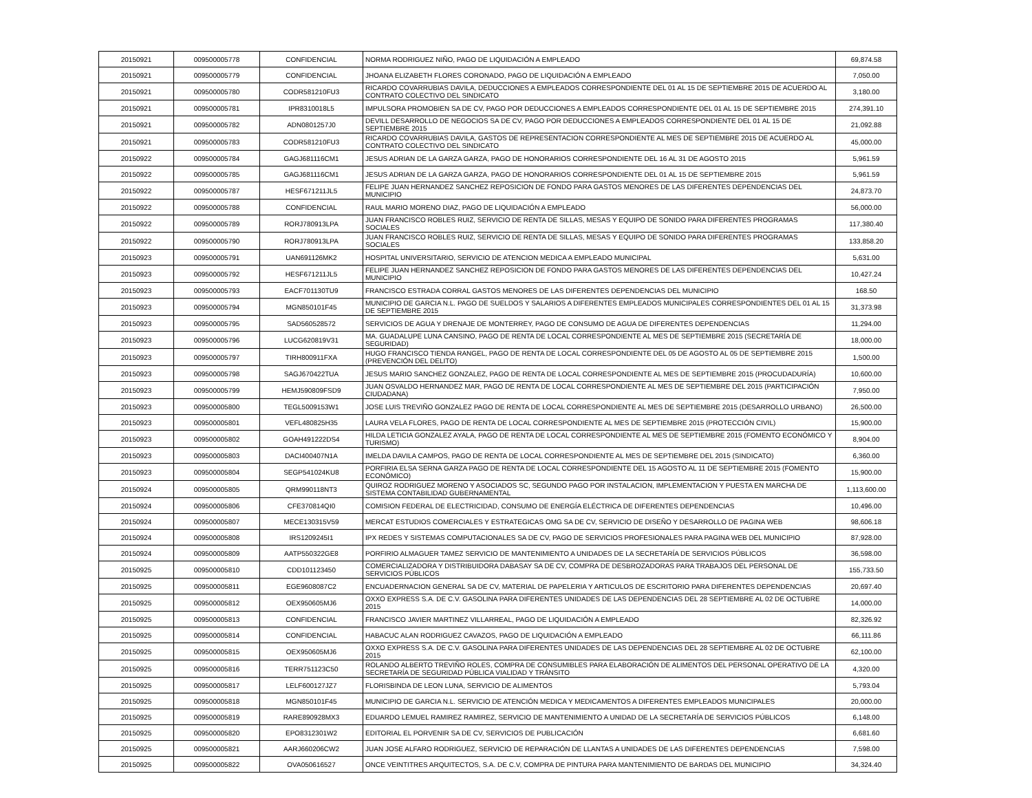| 20150921 | 009500005778 | CONFIDENCIAL | NORMA RODRIGUEZ NIÑO, PAGO DE LIQUIDACIÓN A EMPLEADO | 69,874.58 |
| 20150921 | 009500005779 | CONFIDENCIAL | JHOANA ELIZABETH FLORES CORONADO, PAGO DE LIQUIDACIÓN A EMPLEADO | 7,050.00 |
| 20150921 | 009500005780 | CODR581210FU3 | RICARDO COVARRUBIAS DAVILA, DEDUCCIONES A EMPLEADOS CORRESPONDIENTE DEL 01 AL 15 DE SEPTIEMBRE 2015 DE ACUERDO AL CONTRATO COLECTIVO DEL SINDICATO | 3,180.00 |
| 20150921 | 009500005781 | IPR8310018L5 | IMPULSORA PROMOBIEN SA DE CV, PAGO POR DEDUCCIONES A EMPLEADOS CORRESPONDIENTE DEL 01 AL 15 DE SEPTIEMBRE 2015 | 274,391.10 |
| 20150921 | 009500005782 | ADN0801257J0 | DEVILL DESARROLLO DE NEGOCIOS SA DE CV, PAGO POR DEDUCCIONES A EMPLEADOS CORRESPONDIENTE DEL 01 AL 15 DE SEPTIEMBRE 2015 | 21,092.88 |
| 20150921 | 009500005783 | CODR581210FU3 | RICARDO COVARRUBIAS DAVILA, GASTOS DE REPRESENTACION CORRESPONDIENTE AL MES DE SEPTIEMBRE 2015 DE ACUERDO AL CONTRATO COLECTIVO DEL SINDICATO | 45,000.00 |
| 20150922 | 009500005784 | GAGJ681116CM1 | JESUS ADRIAN DE LA GARZA GARZA, PAGO DE HONORARIOS CORRESPONDIENTE DEL 16 AL 31 DE AGOSTO 2015 | 5,961.59 |
| 20150922 | 009500005785 | GAGJ681116CM1 | JESUS ADRIAN DE LA GARZA GARZA, PAGO DE HONORARIOS CORRESPONDIENTE DEL 01 AL 15 DE SEPTIEMBRE 2015 | 5,961.59 |
| 20150922 | 009500005787 | HESF671211JL5 | FELIPE JUAN HERNANDEZ SANCHEZ REPOSICION DE FONDO PARA GASTOS MENORES DE LAS DIFERENTES DEPENDENCIAS DEL MUNICIPIO | 24,873.70 |
| 20150922 | 009500005788 | CONFIDENCIAL | RAUL MARIO MORENO DIAZ, PAGO DE LIQUIDACIÓN A EMPLEADO | 56,000.00 |
| 20150922 | 009500005789 | RORJ780913LPA | JUAN FRANCISCO ROBLES RUIZ, SERVICIO DE RENTA DE SILLAS, MESAS Y EQUIPO DE SONIDO PARA DIFERENTES PROGRAMAS SOCIALES | 117,380.40 |
| 20150922 | 009500005790 | RORJ780913LPA | JUAN FRANCISCO ROBLES RUIZ, SERVICIO DE RENTA DE SILLAS, MESAS Y EQUIPO DE SONIDO PARA DIFERENTES PROGRAMAS SOCIALES | 133,858.20 |
| 20150923 | 009500005791 | UAN691126MK2 | HOSPITAL UNIVERSITARIO, SERVICIO DE ATENCION MEDICA A EMPLEADO MUNICIPAL | 5,631.00 |
| 20150923 | 009500005792 | HESF671211JL5 | FELIPE JUAN HERNANDEZ SANCHEZ REPOSICION DE FONDO PARA GASTOS MENORES DE LAS DIFERENTES DEPENDENCIAS DEL MUNICIPIO | 10,427.24 |
| 20150923 | 009500005793 | EACF701130TU9 | FRANCISCO ESTRADA CORRAL GASTOS MENORES DE LAS DIFERENTES DEPENDENCIAS DEL MUNICIPIO | 168.50 |
| 20150923 | 009500005794 | MGN850101F45 | MUNICIPIO DE GARCIA N.L. PAGO DE SUELDOS Y SALARIOS A DIFERENTES EMPLEADOS MUNICIPALES CORRESPONDIENTES DEL 01 AL 15 DE SEPTIEMBRE 2015 | 31,373.98 |
| 20150923 | 009500005795 | SAD560528572 | SERVICIOS DE AGUA Y DRENAJE DE MONTERREY, PAGO DE CONSUMO DE AGUA DE DIFERENTES DEPENDENCIAS | 11,294.00 |
| 20150923 | 009500005796 | LUCG620819V31 | MA. GUADALUPE LUNA CANSINO, PAGO DE RENTA DE LOCAL CORRESPONDIENTE AL MES DE SEPTIEMBRE 2015 (SECRETARÍA DE SEGURIDAD) | 18,000.00 |
| 20150923 | 009500005797 | TIRH800911FXA | HUGO FRANCISCO TIENDA RANGEL, PAGO DE RENTA DE LOCAL CORRESPONDIENTE DEL 05 DE AGOSTO AL 05 DE SEPTIEMBRE 2015 (PREVENCIÓN DEL DELITO) | 1,500.00 |
| 20150923 | 009500005798 | SAGJ670422TUA | JESUS MARIO SANCHEZ GONZALEZ, PAGO DE RENTA DE LOCAL CORRESPONDIENTE AL MES DE SEPTIEMBRE 2015 (PROCUDADURÍA) | 10,600.00 |
| 20150923 | 009500005799 | HEMJ590809FSD9 | JUAN OSVALDO HERNANDEZ MAR, PAGO DE RENTA DE LOCAL CORRESPONDIENTE AL MES DE SEPTIEMBRE DEL 2015 (PARTICIPACIÓN CIUDADANA) | 7,950.00 |
| 20150923 | 009500005800 | TEGL5009153W1 | JOSE LUIS TREVIÑO GONZALEZ PAGO DE RENTA DE LOCAL CORRESPONDIENTE AL MES DE SEPTIEMBRE 2015 (DESARROLLO URBANO) | 26,500.00 |
| 20150923 | 009500005801 | VEFL480825H35 | LAURA VELA FLORES, PAGO DE RENTA DE LOCAL CORRESPONDIENTE AL MES DE SEPTIEMBRE 2015 (PROTECCIÓN CIVIL) | 15,900.00 |
| 20150923 | 009500005802 | GOAH491222DS4 | HILDA LETICIA GONZALEZ AYALA, PAGO DE RENTA DE LOCAL CORRESPONDIENTE AL MES DE SEPTIEMBRE 2015 (FOMENTO ECONÓMICO Y TURISMO) | 8,904.00 |
| 20150923 | 009500005803 | DACI400407N1A | IMELDA DAVILA CAMPOS, PAGO DE RENTA DE LOCAL CORRESPONDIENTE AL MES DE SEPTIEMBRE DEL 2015 (SINDICATO) | 6,360.00 |
| 20150923 | 009500005804 | SEGP541024KU8 | PORFIRIA ELSA SERNA GARZA PAGO DE RENTA DE LOCAL CORRESPONDIENTE DEL 15 AGOSTO AL 11 DE SEPTIEMBRE 2015 (FOMENTO ECONÓMICO) | 15,900.00 |
| 20150924 | 009500005805 | QRM990118NT3 | QUIROZ RODRIGUEZ MORENO Y ASOCIADOS SC, SEGUNDO PAGO POR INSTALACION, IMPLEMENTACION Y PUESTA EN MARCHA DE SISTEMA CONTABILIDAD GUBERNAMENTAL | 1,113,600.00 |
| 20150924 | 009500005806 | CFE370814QI0 | COMISION FEDERAL DE ELECTRICIDAD, CONSUMO DE ENERGÍA ELÉCTRICA DE DIFERENTES DEPENDENCIAS | 10,496.00 |
| 20150924 | 009500005807 | MECE130315V59 | MERCAT ESTUDIOS COMERCIALES Y ESTRATEGICAS OMG SA DE CV, SERVICIO DE DISEÑO Y DESARROLLO DE PAGINA WEB | 98,606.18 |
| 20150924 | 009500005808 | IRS1209245I1 | IPX REDES Y SISTEMAS COMPUTACIONALES SA DE CV, PAGO DE SERVICIOS PROFESIONALES PARA PAGINA WEB DEL MUNICIPIO | 87,928.00 |
| 20150924 | 009500005809 | AATP550322GE8 | PORFIRIO ALMAGUER TAMEZ SERVICIO DE MANTENIMIENTO A UNIDADES DE LA SECRETARÍA DE SERVICIOS PÚBLICOS | 36,598.00 |
| 20150925 | 009500005810 | CDD101123450 | COMERCIALIZADORA Y DISTRIBUIDORA DABASAY SA DE CV, COMPRA DE DESBROZADORAS PARA TRABAJOS DEL PERSONAL DE SERVICIOS PÚBLICOS | 155,733.50 |
| 20150925 | 009500005811 | EGE9608087C2 | ENCUADERNACION GENERAL SA DE CV, MATERIAL DE PAPELERIA Y ARTICULOS DE ESCRITORIO PARA DIFERENTES DEPENDENCIAS | 20,697.40 |
| 20150925 | 009500005812 | OEX950605MJ6 | OXXO EXPRESS S.A. DE C.V. GASOLINA PARA DIFERENTES UNIDADES DE LAS DEPENDENCIAS DEL 28 SEPTIEMBRE AL 02 DE OCTUBRE 2015 | 14,000.00 |
| 20150925 | 009500005813 | CONFIDENCIAL | FRANCISCO JAVIER MARTINEZ VILLARREAL, PAGO DE LIQUIDACIÓN A EMPLEADO | 82,326.92 |
| 20150925 | 009500005814 | CONFIDENCIAL | HABACUC ALAN RODRIGUEZ CAVAZOS, PAGO DE LIQUIDACIÓN A EMPLEADO | 66,111.86 |
| 20150925 | 009500005815 | OEX950605MJ6 | OXXO EXPRESS S.A. DE C.V. GASOLINA PARA DIFERENTES UNIDADES DE LAS DEPENDENCIAS DEL 28 SEPTIEMBRE AL 02 DE OCTUBRE 2015 | 62,100.00 |
| 20150925 | 009500005816 | TERR751123C50 | ROLANDO ALBERTO TREVIÑO ROLES, COMPRA DE CONSUMIBLES PARA ELABORACIÓN DE ALIMENTOS DEL PERSONAL OPERATIVO DE LA SECRETARÍA DE SEGURIDAD PÚBLICA VIALIDAD Y TRÁNSITO | 4,320.00 |
| 20150925 | 009500005817 | LELF600127JZ7 | FLORISBINDA DE LEON LUNA, SERVICIO DE ALIMENTOS | 5,793.04 |
| 20150925 | 009500005818 | MGN850101F45 | MUNICIPIO DE GARCIA N.L. SERVICIO DE ATENCIÓN MEDICA Y MEDICAMENTOS A DIFERENTES EMPLEADOS MUNICIPALES | 20,000.00 |
| 20150925 | 009500005819 | RARE890928MX3 | EDUARDO LEMUEL RAMIREZ RAMIREZ, SERVICIO DE MANTENIMIENTO A UNIDAD DE LA SECRETARÍA DE SERVICIOS PÚBLICOS | 6,148.00 |
| 20150925 | 009500005820 | EPO8312301W2 | EDITORIAL EL PORVENIR SA DE CV, SERVICIOS DE PUBLICACIÓN | 6,681.60 |
| 20150925 | 009500005821 | AARJ660206CW2 | JUAN JOSE ALFARO RODRIGUEZ, SERVICIO DE REPARACIÓN DE LLANTAS A UNIDADES DE LAS DIFERENTES DEPENDENCIAS | 7,598.00 |
| 20150925 | 009500005822 | OVA050616527 | ONCE VEINTITRES ARQUITECTOS, S.A. DE C.V, COMPRA DE PINTURA PARA MANTENIMIENTO DE BARDAS DEL MUNICIPIO | 34,324.40 |